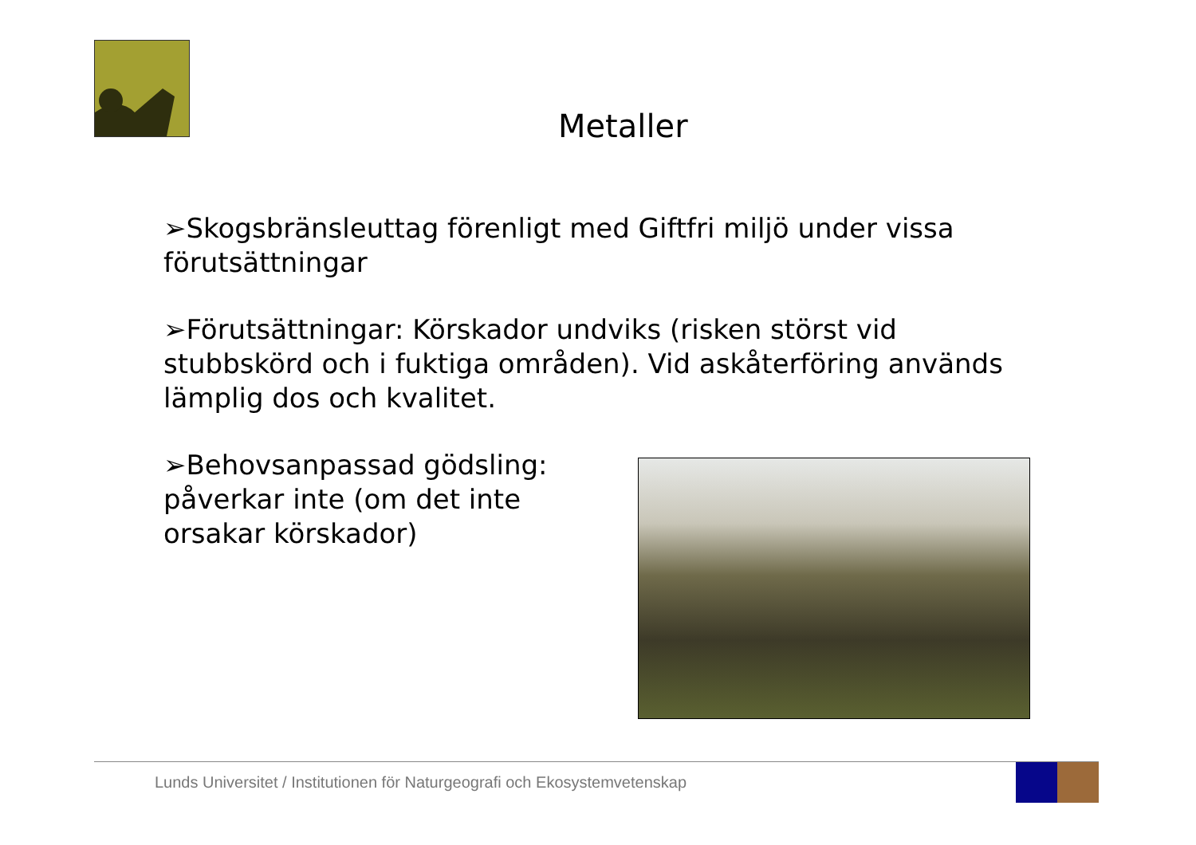Metaller
➢Skogsbränsleuttag förenligt med Giftfri miljö under vissa förutsättningar
➢Förutsättningar: Körskador undviks (risken störst vid stubbskörd och i fuktiga områden). Vid askåterföring används lämplig dos och kvalitet.
➢Behovsanpassad gödsling: påverkar inte (om det inte orsakar körskador)
Lunds Universitet / Institutionen för Naturgeografi och Ekosystemvetenskap